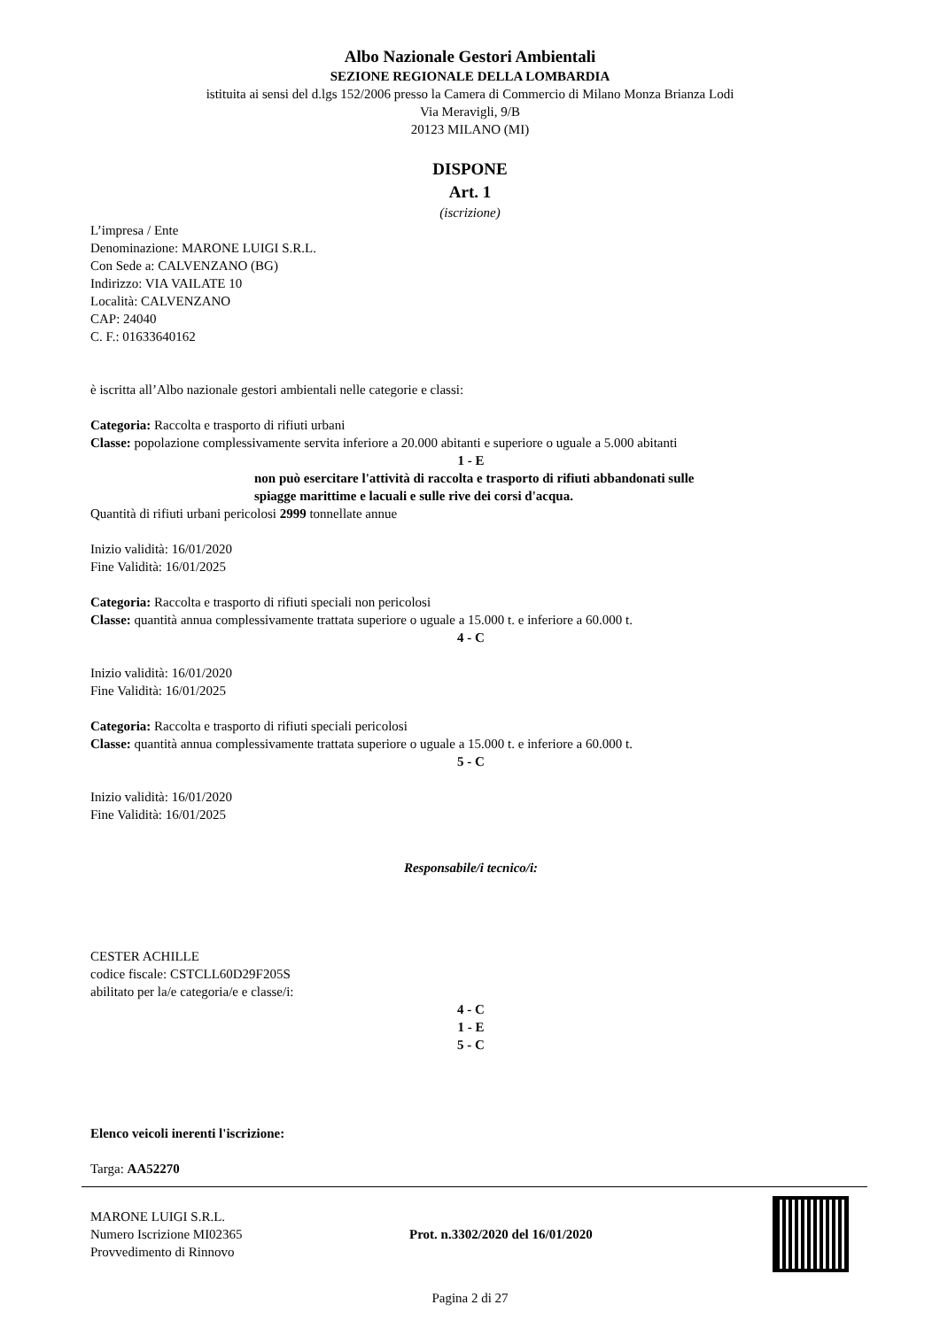Albo Nazionale Gestori Ambientali
SEZIONE REGIONALE DELLA LOMBARDIA
istituita ai sensi del d.lgs 152/2006 presso la Camera di Commercio di Milano Monza Brianza Lodi
Via Meravigli, 9/B
20123 MILANO (MI)
DISPONE
Art. 1
(iscrizione)
L’impresa / Ente
Denominazione: MARONE LUIGI S.R.L.
Con Sede a: CALVENZANO (BG)
Indirizzo: VIA VAILATE 10
Località: CALVENZANO
CAP: 24040
C. F.: 01633640162
è iscritta all’Albo nazionale gestori ambientali nelle categorie e classi:
Categoria: Raccolta e trasporto di rifiuti urbani
Classe: popolazione complessivamente servita inferiore a 20.000 abitanti e superiore o uguale a 5.000 abitanti
1 - E
non può esercitare l'attività di raccolta e trasporto di rifiuti abbandonati sulle spiagge marittime e lacuali e sulle rive dei corsi d'acqua.
Quantità di rifiuti urbani pericolosi 2999 tonnellate annue
Inizio validità: 16/01/2020
Fine Validità: 16/01/2025
Categoria: Raccolta e trasporto di rifiuti speciali non pericolosi
Classe: quantità annua complessivamente trattata superiore o uguale a 15.000 t. e inferiore a 60.000 t.
4 - C
Inizio validità: 16/01/2020
Fine Validità: 16/01/2025
Categoria: Raccolta e trasporto di rifiuti speciali pericolosi
Classe: quantità annua complessivamente trattata superiore o uguale a 15.000 t. e inferiore a 60.000 t.
5 - C
Inizio validità: 16/01/2020
Fine Validità: 16/01/2025
Responsabile/i tecnico/i:
CESTER ACHILLE
codice fiscale: CSTCLL60D29F205S
abilitato per la/e categoria/e e classe/i:
4 - C
1 - E
5 - C
Elenco veicoli inerenti l'iscrizione:
Targa: AA52270
MARONE LUIGI S.R.L.
Numero Iscrizione MI02365
Provvedimento di Rinnovo
Prot. n.3302/2020 del 16/01/2020
Pagina 2 di 27